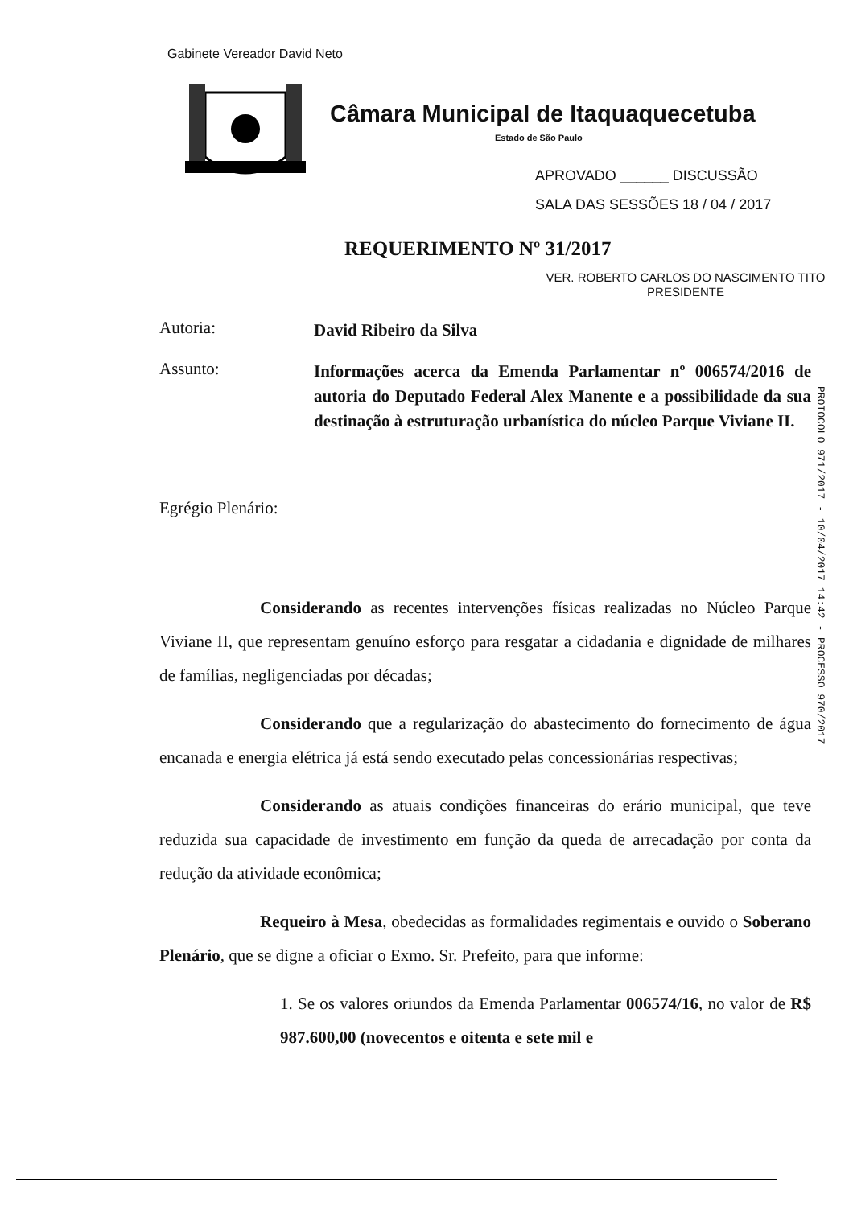Gabinete Vereador David Neto
Câmara Municipal de Itaquaquecetuba
Estado de São Paulo
APROVADO ______ DISCUSSÃO
SALA DAS SESSÕES 18 / 04 / 2017
REQUERIMENTO Nº 31/2017
VER. ROBERTO CARLOS DO NASCIMENTO TITO
PRESIDENTE
PROTOCOLO 971/2017 - 10/04/2017 14:42 - PROCESSO 970/2017
Autoria:
David Ribeiro da Silva
Assunto:
Informações acerca da Emenda Parlamentar nº 006574/2016 de autoria do Deputado Federal Alex Manente e a possibilidade da sua destinação à estruturação urbanística do núcleo Parque Viviane II.
Egrégio Plenário:
Considerando as recentes intervenções físicas realizadas no Núcleo Parque Viviane II, que representam genuíno esforço para resgatar a cidadania e dignidade de milhares de famílias, negligenciadas por décadas;
Considerando que a regularização do abastecimento do fornecimento de água encanada e energia elétrica já está sendo executado pelas concessionárias respectivas;
Considerando as atuais condições financeiras do erário municipal, que teve reduzida sua capacidade de investimento em função da queda de arrecadação por conta da redução da atividade econômica;
Requeiro à Mesa, obedecidas as formalidades regimentais e ouvido o Soberano Plenário, que se digne a oficiar o Exmo. Sr. Prefeito, para que informe:
1. Se os valores oriundos da Emenda Parlamentar 006574/16, no valor de R$ 987.600,00 (novecentos e oitenta e sete mil e